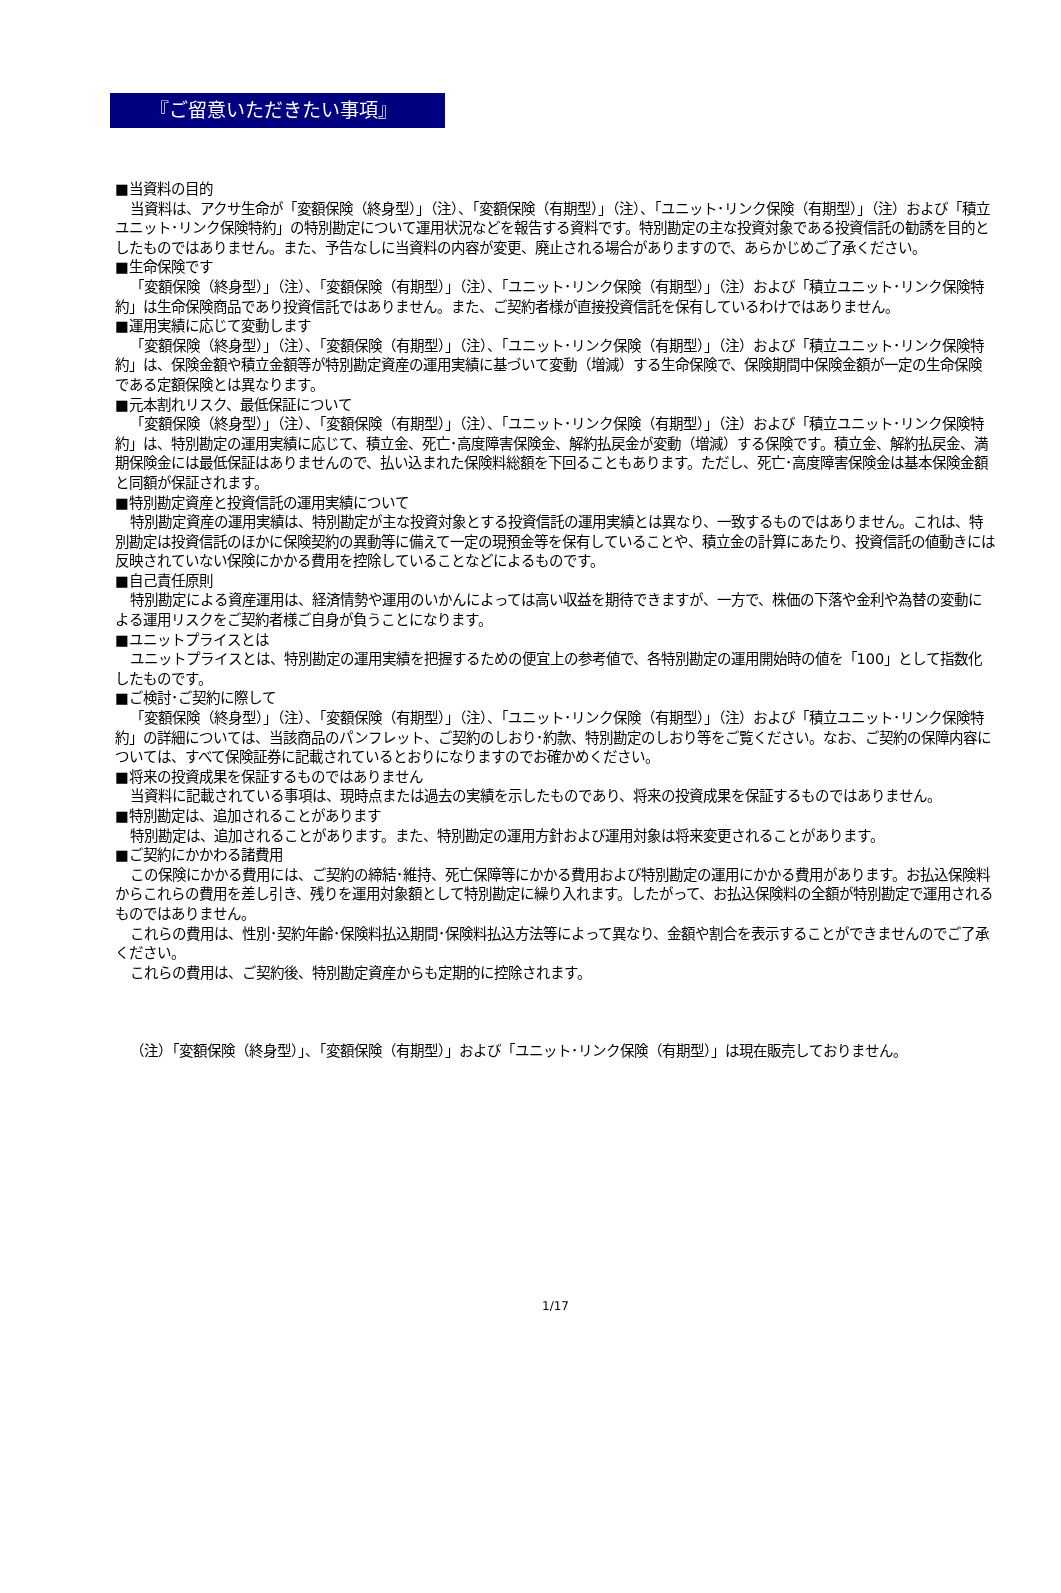『ご留意いただきたい事項』
■当資料の目的
当資料は、アクサ生命が「変額保険（終身型）」（注）、「変額保険（有期型）」（注）、「ユニット･リンク保険（有期型）」（注）および「積立ユニット･リンク保険特約」の特別勘定について運用状況などを報告する資料です。特別勘定の主な投資対象である投資信託の勧誘を目的としたものではありません。また、予告なしに当資料の内容が変更、廃止される場合がありますので、あらかじめご了承ください。
■生命保険です
「変額保険（終身型）」（注）、「変額保険（有期型）」（注）、「ユニット･リンク保険（有期型）」（注）および「積立ユニット･リンク保険特約」は生命保険商品であり投資信託ではありません。また、ご契約者様が直接投資信託を保有しているわけではありません。
■運用実績に応じて変動します
「変額保険（終身型）」（注）、「変額保険（有期型）」（注）、「ユニット･リンク保険（有期型）」（注）および「積立ユニット･リンク保険特約」は、保険金額や積立金額等が特別勘定資産の運用実績に基づいて変動（増減）する生命保険で、保険期間中保険金額が一定の生命保険である定額保険とは異なります。
■元本割れリスク、最低保証について
「変額保険（終身型）」（注）、「変額保険（有期型）」（注）、「ユニット･リンク保険（有期型）」（注）および「積立ユニット･リンク保険特約」は、特別勘定の運用実績に応じて、積立金、死亡･高度障害保険金、解約払戻金が変動（増減）する保険です。積立金、解約払戻金、満期保険金には最低保証はありませんので、払い込まれた保険料総額を下回ることもあります。ただし、死亡･高度障害保険金は基本保険金額と同額が保証されます。
■特別勘定資産と投資信託の運用実績について
特別勘定資産の運用実績は、特別勘定が主な投資対象とする投資信託の運用実績とは異なり、一致するものではありません。これは、特別勘定は投資信託のほかに保険契約の異動等に備えて一定の現預金等を保有していることや、積立金の計算にあたり、投資信託の値動きには反映されていない保険にかかる費用を控除していることなどによるものです。
■自己責任原則
特別勘定による資産運用は、経済情勢や運用のいかんによっては高い収益を期待できますが、一方で、株価の下落や金利や為替の変動による運用リスクをご契約者様ご自身が負うことになります。
■ユニットプライスとは
ユニットプライスとは、特別勘定の運用実績を把握するための便宜上の参考値で、各特別勘定の運用開始時の値を「100」として指数化したものです。
■ご検討･ご契約に際して
「変額保険（終身型）」（注）、「変額保険（有期型）」（注）、「ユニット･リンク保険（有期型）」（注）および「積立ユニット･リンク保険特約」の詳細については、当該商品のパンフレット、ご契約のしおり･約款、特別勘定のしおり等をご覧ください。なお、ご契約の保障内容については、すべて保険証券に記載されているとおりになりますのでお確かめください。
■将来の投資成果を保証するものではありません
当資料に記載されている事項は、現時点または過去の実績を示したものであり、将来の投資成果を保証するものではありません。
■特別勘定は、追加されることがあります
特別勘定は、追加されることがあります。また、特別勘定の運用方針および運用対象は将来変更されることがあります。
■ご契約にかかわる諸費用
この保険にかかる費用には、ご契約の締結･維持、死亡保障等にかかる費用および特別勘定の運用にかかる費用があります。お払込保険料からこれらの費用を差し引き、残りを運用対象額として特別勘定に繰り入れます。したがって、お払込保険料の全額が特別勘定で運用されるものではありません。
これらの費用は、性別･契約年齢･保険料払込期間･保険料払込方法等によって異なり、金額や割合を表示することができませんのでご了承ください。
これらの費用は、ご契約後、特別勘定資産からも定期的に控除されます。
（注）「変額保険（終身型）」、「変額保険（有期型）」および「ユニット･リンク保険（有期型）」は現在販売しておりません。
1/17